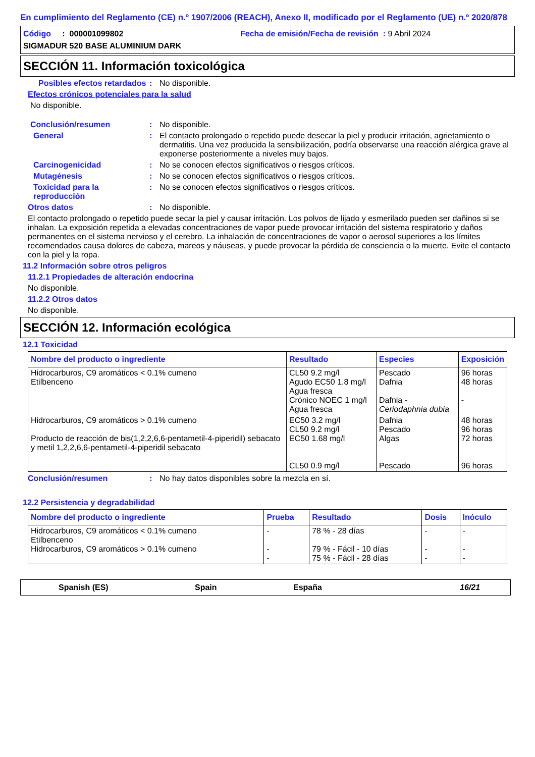En cumplimiento del Reglamento (CE) n.º 1907/2006 (REACH), Anexo II, modificado por el Reglamento (UE) n.º 2020/878
Código : 000001099802 Fecha de emisión/Fecha de revisión : 9 Abril 2024
SIGMADUR 520 BASE ALUMINIUM DARK
SECCIÓN 11. Información toxicológica
Posibles efectos retardados
: No disponible.
Efectos crónicos potenciales para la salud
No disponible.
Conclusión/resumen : No disponible.
General : El contacto prolongado o repetido puede desecar la piel y producir irritación, agrietamiento o dermatitis. Una vez producida la sensibilización, podría observarse una reacción alérgica grave al exponerse posteriormente a niveles muy bajos.
Carcinogenicidad : No se conocen efectos significativos o riesgos críticos.
Mutagénesis : No se conocen efectos significativos o riesgos críticos.
Toxicidad para la reproducción
: No se conocen efectos significativos o riesgos críticos.
Otros datos : No disponible.
El contacto prolongado o repetido puede secar la piel y causar irritación. Los polvos de lijado y esmerilado pueden ser dañinos si se inhalan. La exposición repetida a elevadas concentraciones de vapor puede provocar irritación del sistema respiratorio y daños permanentes en el sistema nervioso y el cerebro. La inhalación de concentraciones de vapor o aerosol superiores a los límites recomendados causa dolores de cabeza, mareos y náuseas, y puede provocar la pérdida de consciencia o la muerte. Evite el contacto con la piel y la ropa.
11.2 Información sobre otros peligros
11.2.1 Propiedades de alteración endocrina
No disponible.
11.2.2 Otros datos
No disponible.
SECCIÓN 12. Información ecológica
12.1 Toxicidad
| Nombre del producto o ingrediente | Resultado | Especies | Exposición |
| --- | --- | --- | --- |
| Hidrocarburos, C9 aromáticos < 0.1% cumeno Etilbenceno | CL50 9.2 mg/l Agudo EC50 1.8 mg/l Agua fresca Crónico NOEC 1 mg/l Agua fresca | Pescado Dafnia Dafnia - Ceriodaphnia dubia | 96 horas 48 horas - |
| Hidrocarburos, C9 aromáticos > 0.1% cumeno Producto de reacción de bis(1,2,2,6,6-pentametil-4-piperidil) sebacato y metil 1,2,2,6,6-pentametil-4-piperidil sebacato | EC50 3.2 mg/l CL50 9.2 mg/l EC50 1.68 mg/l CL50 0.9 mg/l | Dafnia Pescado Algas Pescado | 48 horas 96 horas 72 horas 96 horas |
Conclusión/resumen : No hay datos disponibles sobre la mezcla en sí.
12.2 Persistencia y degradabilidad
| Nombre del producto o ingrediente | Prueba | Resultado | Dosis | Inóculo |
| --- | --- | --- | --- | --- |
| Hidrocarburos, C9 aromáticos < 0.1% cumeno Etilbenceno Hidrocarburos, C9 aromáticos > 0.1% cumeno | - - - | 78 % - 28 días 79 % - Fácil - 10 días 75 % - Fácil - 28 días | - - - | - - - |
Spanish (ES) Spain España 16/21